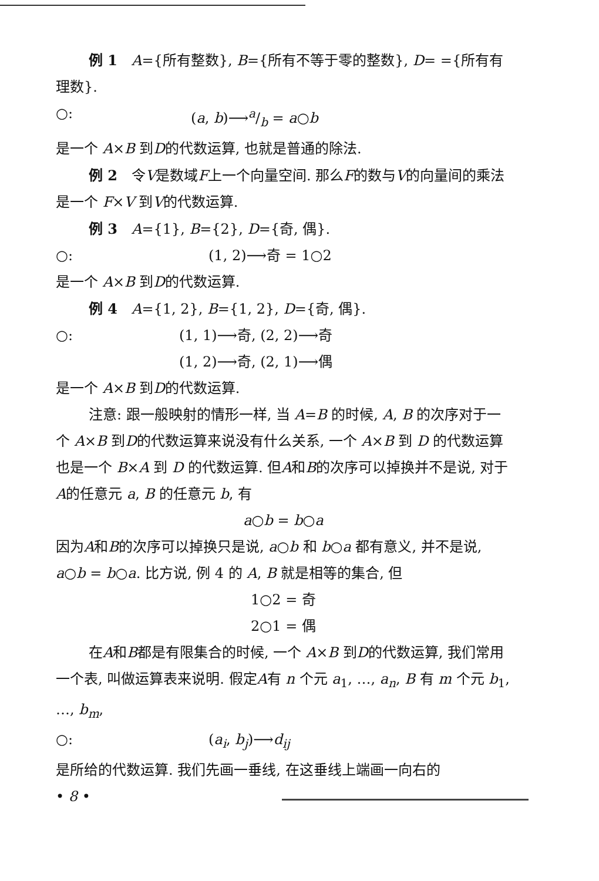例 1　A={所有整数}, B={所有不等于零的整数}, D= ={所有有理数}.
○: (a, b)⟶a/b = a○b
是一个 A×B 到D的代数运算, 也就是普通的除法.
例 2　令V是数域F上一个向量空间. 那么F的数与V的向量间的乘法是一个 F×V 到V的代数运算.
例 3　A={1}, B={2}, D={奇, 偶}.
○: (1, 2)⟶奇 = 1○2
是一个 A×B 到D的代数运算.
例 4　A={1, 2}, B={1, 2}, D={奇, 偶}.
○: (1, 1)⟶奇, (2, 2)⟶奇
(1, 2)⟶奇, (2, 1)⟶偶
是一个 A×B 到D的代数运算.
注意: 跟一般映射的情形一样, 当 A=B 的时候, A, B 的次序对于一个 A×B 到D的代数运算来说没有什么关系, 一个 A×B 到 D 的代数运算也是一个 B×A 到 D 的代数运算. 但A和B的次序可以掉换并不是说, 对于A的任意元 a, B 的任意元 b, 有
a○b = b○a
因为A和B的次序可以掉换只是说, a○b 和 b○a 都有意义, 并不是说, a○b = b○a. 比方说, 例 4 的 A, B 就是相等的集合, 但
1○2 = 奇
2○1 = 偶
在A和B都是有限集合的时候, 一个 A×B 到D的代数运算, 我们常用一个表, 叫做运算表来说明. 假定A有 n 个元 a<sub>1</sub>, …, a<sub>n</sub>, B 有 m 个元 b<sub>1</sub>, …, b<sub>m</sub>,
○: (a<sub>i</sub>, b<sub>j</sub>)⟶d<sub>ij</sub>
是所给的代数运算. 我们先画一垂线, 在这垂线上端画一向右的
• 8 •